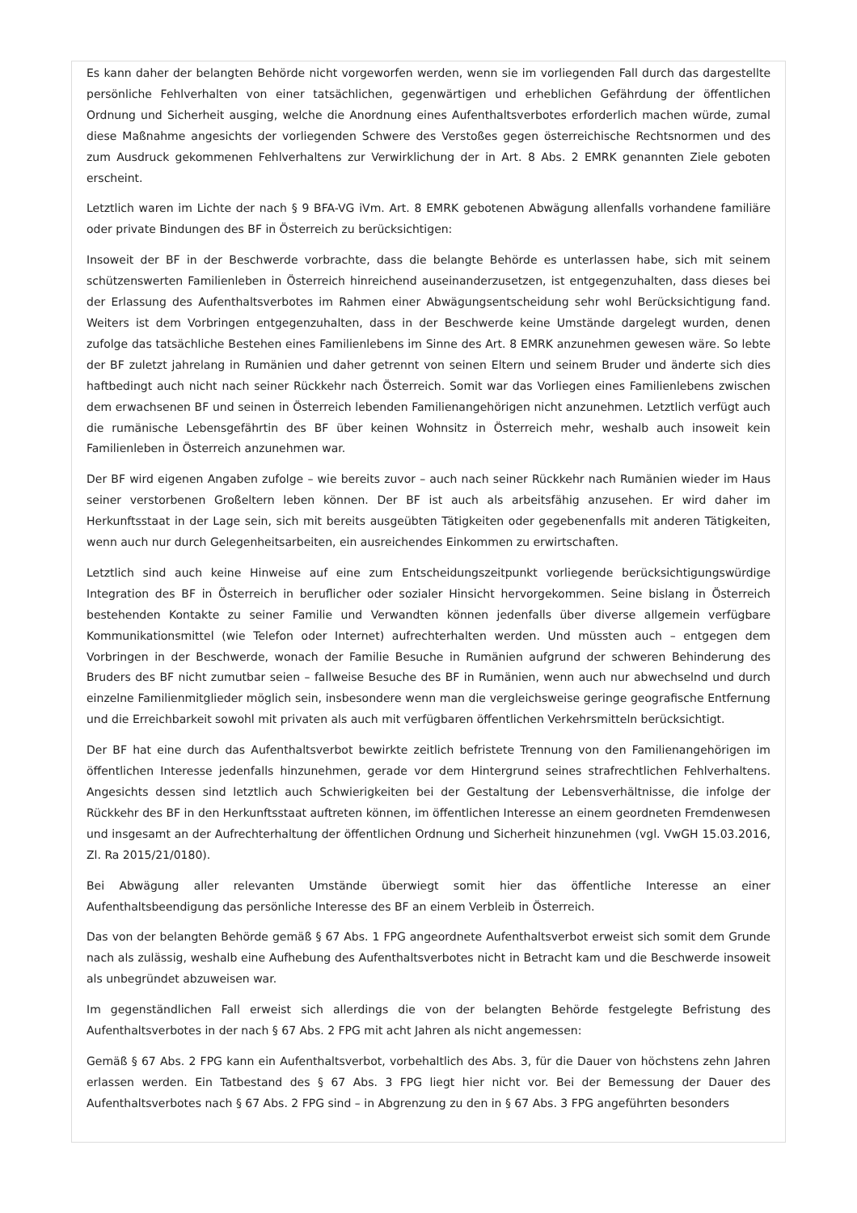Es kann daher der belangten Behörde nicht vorgeworfen werden, wenn sie im vorliegenden Fall durch das dargestellte persönliche Fehlverhalten von einer tatsächlichen, gegenwärtigen und erheblichen Gefährdung der öffentlichen Ordnung und Sicherheit ausging, welche die Anordnung eines Aufenthaltsverbotes erforderlich machen würde, zumal diese Maßnahme angesichts der vorliegenden Schwere des Verstoßes gegen österreichische Rechtsnormen und des zum Ausdruck gekommenen Fehlverhaltens zur Verwirklichung der in Art. 8 Abs. 2 EMRK genannten Ziele geboten erscheint.
Letztlich waren im Lichte der nach § 9 BFA-VG iVm. Art. 8 EMRK gebotenen Abwägung allenfalls vorhandene familiäre oder private Bindungen des BF in Österreich zu berücksichtigen:
Insoweit der BF in der Beschwerde vorbrachte, dass die belangte Behörde es unterlassen habe, sich mit seinem schützenswerten Familienleben in Österreich hinreichend auseinanderzusetzen, ist entgegenzuhalten, dass dieses bei der Erlassung des Aufenthaltsverbotes im Rahmen einer Abwägungsentscheidung sehr wohl Berücksichtigung fand. Weiters ist dem Vorbringen entgegenzuhalten, dass in der Beschwerde keine Umstände dargelegt wurden, denen zufolge das tatsächliche Bestehen eines Familienlebens im Sinne des Art. 8 EMRK anzunehmen gewesen wäre. So lebte der BF zuletzt jahrelang in Rumänien und daher getrennt von seinen Eltern und seinem Bruder und änderte sich dies haftbedingt auch nicht nach seiner Rückkehr nach Österreich. Somit war das Vorliegen eines Familienlebens zwischen dem erwachsenen BF und seinen in Österreich lebenden Familienangehörigen nicht anzunehmen. Letztlich verfügt auch die rumänische Lebensgefährtin des BF über keinen Wohnsitz in Österreich mehr, weshalb auch insoweit kein Familienleben in Österreich anzunehmen war.
Der BF wird eigenen Angaben zufolge – wie bereits zuvor – auch nach seiner Rückkehr nach Rumänien wieder im Haus seiner verstorbenen Großeltern leben können. Der BF ist auch als arbeitsfähig anzusehen. Er wird daher im Herkunftsstaat in der Lage sein, sich mit bereits ausgeübten Tätigkeiten oder gegebenenfalls mit anderen Tätigkeiten, wenn auch nur durch Gelegenheitsarbeiten, ein ausreichendes Einkommen zu erwirtschaften.
Letztlich sind auch keine Hinweise auf eine zum Entscheidungszeitpunkt vorliegende berücksichtigungswürdige Integration des BF in Österreich in beruflicher oder sozialer Hinsicht hervorgekommen. Seine bislang in Österreich bestehenden Kontakte zu seiner Familie und Verwandten können jedenfalls über diverse allgemein verfügbare Kommunikationsmittel (wie Telefon oder Internet) aufrechterhalten werden. Und müssten auch – entgegen dem Vorbringen in der Beschwerde, wonach der Familie Besuche in Rumänien aufgrund der schweren Behinderung des Bruders des BF nicht zumutbar seien – fallweise Besuche des BF in Rumänien, wenn auch nur abwechselnd und durch einzelne Familienmitglieder möglich sein, insbesondere wenn man die vergleichsweise geringe geografische Entfernung und die Erreichbarkeit sowohl mit privaten als auch mit verfügbaren öffentlichen Verkehrsmitteln berücksichtigt.
Der BF hat eine durch das Aufenthaltsverbot bewirkte zeitlich befristete Trennung von den Familienangehörigen im öffentlichen Interesse jedenfalls hinzunehmen, gerade vor dem Hintergrund seines strafrechtlichen Fehlverhaltens. Angesichts dessen sind letztlich auch Schwierigkeiten bei der Gestaltung der Lebensverhältnisse, die infolge der Rückkehr des BF in den Herkunftsstaat auftreten können, im öffentlichen Interesse an einem geordneten Fremdenwesen und insgesamt an der Aufrechterhaltung der öffentlichen Ordnung und Sicherheit hinzunehmen (vgl. VwGH 15.03.2016, Zl. Ra 2015/21/0180).
Bei Abwägung aller relevanten Umstände überwiegt somit hier das öffentliche Interesse an einer Aufenthaltsbeendigung das persönliche Interesse des BF an einem Verbleib in Österreich.
Das von der belangten Behörde gemäß § 67 Abs. 1 FPG angeordnete Aufenthaltsverbot erweist sich somit dem Grunde nach als zulässig, weshalb eine Aufhebung des Aufenthaltsverbotes nicht in Betracht kam und die Beschwerde insoweit als unbegründet abzuweisen war.
Im gegenständlichen Fall erweist sich allerdings die von der belangten Behörde festgelegte Befristung des Aufenthaltsverbotes in der nach § 67 Abs. 2 FPG mit acht Jahren als nicht angemessen:
Gemäß § 67 Abs. 2 FPG kann ein Aufenthaltsverbot, vorbehaltlich des Abs. 3, für die Dauer von höchstens zehn Jahren erlassen werden. Ein Tatbestand des § 67 Abs. 3 FPG liegt hier nicht vor. Bei der Bemessung der Dauer des Aufenthaltsverbotes nach § 67 Abs. 2 FPG sind – in Abgrenzung zu den in § 67 Abs. 3 FPG angeführten besonders